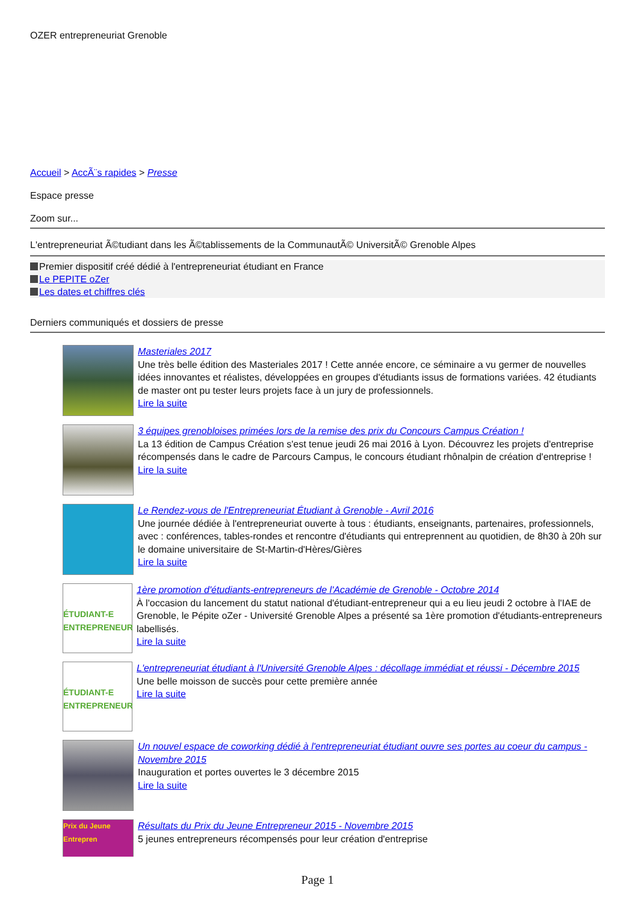OZER entrepreneuriat Grenoble
Accueil > AccÃ¨s rapides > Presse
Espace presse
Zoom sur...
L'entrepreneuriat Ã©tudiant dans les Ã©tablissements de la CommunautÃ© UniversitÃ© Grenoble Alpes
Premier dispositif créé dédié à l'entrepreneuriat étudiant en France
Le PEPITE oZer
Les dates et chiffres clés
Derniers communiqués et dossiers de presse
Masteriales 2017
Une très belle édition des Masteriales 2017 ! Cette année encore, ce séminaire a vu germer de nouvelles idées innovantes et réalistes, développées en groupes d'étudiants issus de formations variées. 42 étudiants de master ont pu tester leurs projets face à un jury de professionnels.
Lire la suite
3 équipes grenobloises primées lors de la remise des prix du Concours Campus Création !
La 13 édition de Campus Création s'est tenue jeudi 26 mai 2016 à Lyon. Découvrez les projets d'entreprise récompensés dans le cadre de Parcours Campus, le concours étudiant rhônalpin de création d'entreprise !
Lire la suite
Le Rendez-vous de l'Entrepreneuriat Étudiant à Grenoble - Avril 2016
Une journée dédiée à l'entrepreneuriat ouverte à tous : étudiants, enseignants, partenaires, professionnels, avec : conférences, tables-rondes et rencontre d'étudiants qui entreprennent au quotidien, de 8h30 à 20h sur le domaine universitaire de St-Martin-d'Hères/Gières
Lire la suite
ÉTUDIANT-E ENTREPRENEUR
1ère promotion d'étudiants-entrepreneurs de l'Académie de Grenoble - Octobre 2014
À l'occasion du lancement du statut national d'étudiant-entrepreneur qui a eu lieu jeudi 2 octobre à l'IAE de Grenoble, le Pépite oZer - Université Grenoble Alpes a présenté sa 1ère promotion d'étudiants-entrepreneurs labellisés.
Lire la suite
ÉTUDIANT-E ENTREPRENEUR
L'entrepreneuriat étudiant à l'Université Grenoble Alpes : décollage immédiat et réussi - Décembre 2015
Une belle moisson de succès pour cette première année
Lire la suite
Un nouvel espace de coworking dédié à l'entrepreneuriat étudiant ouvre ses portes au coeur du campus - Novembre 2015
Inauguration et portes ouvertes le 3 décembre 2015
Lire la suite
Prix du Jeune Entrepren
Résultats du Prix du Jeune Entrepreneur 2015 - Novembre 2015
5 jeunes entrepreneurs récompensés pour leur création d'entreprise
Page 1